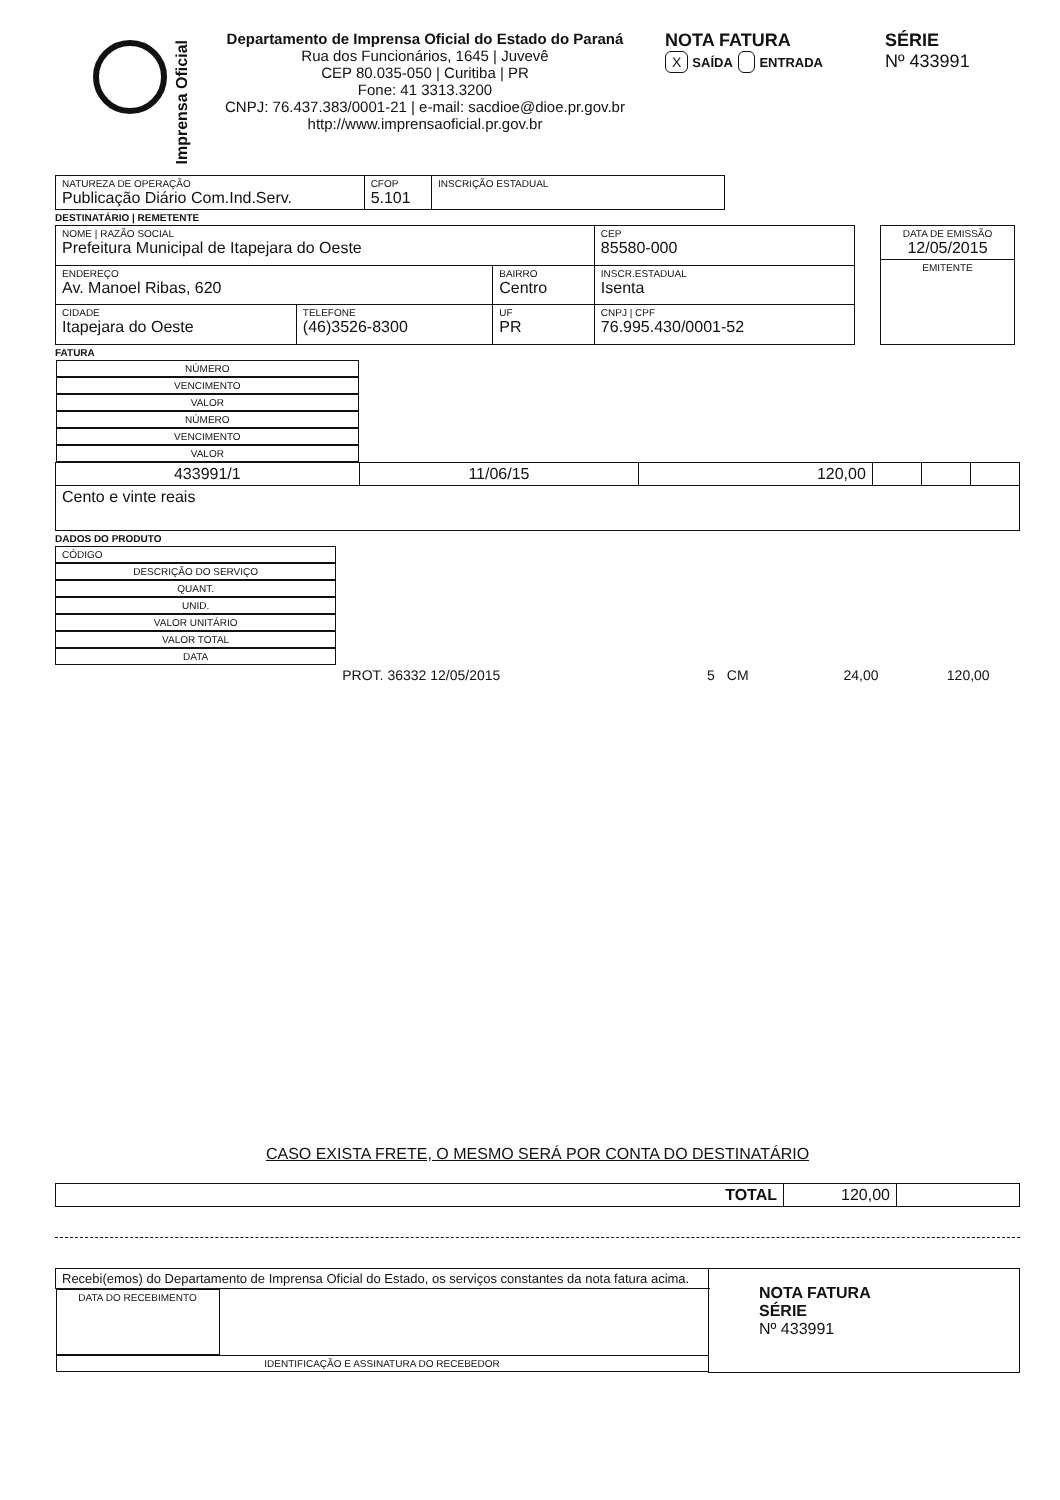Imprensa Oficial
Departamento de Imprensa Oficial do Estado do Paraná
Rua dos Funcionários, 1645 | Juvevê
CEP 80.035-050 | Curitiba | PR
Fone: 41 3313.3200
CNPJ: 76.437.383/0001-21 | e-mail: sacdioe@dioe.pr.gov.br
http://www.imprensaoficial.pr.gov.br
NOTA FATURA
X SAÍDA ENTRADA
SÉRIE
Nº 433991
| NATUREZA DE OPERAÇÃO Publicação Diário Com.Ind.Serv. | CFOP 5.101 | INSCRIÇÃO ESTADUAL |
DESTINATÁRIO | REMETENTE
| NOME / RAZÃO SOCIAL Prefeitura Municipal de Itapejara do Oeste | | | | CEP 85580-000 |
| ENDEREÇO Av. Manoel Ribas, 620 | | BAIRRO Centro | | INSCR.ESTADUAL Isenta |
| CIDADE Itapejara do Oeste | TELEFONE (46)3526-8300 | UF PR | CNPJ / CPF 76.995.430/0001-52 | |
| DATA DE EMISSÃO 12/05/2015 |
| EMITENTE |
FATURA
| NÚMERO | VENCIMENTO | VALOR | NÚMERO | VENCIMENTO | VALOR |
| --- | --- | --- | --- | --- | --- |
| 433991/1 | 11/06/15 | 120,00 | | | |
| Cento e vinte reais | | | | | |
DADOS DO PRODUTO
| CÓDIGO | DESCRIÇÃO DO SERVIÇO | QUANT. | UNID. | VALOR UNITÁRIO | VALOR TOTAL | DATA |
| --- | --- | --- | --- | --- | --- | --- |
| | PROT. 36332 12/05/2015 | 5 | CM | 24,00 | 120,00 | |
CASO EXISTA FRETE, O MESMO SERÁ POR CONTA DO DESTINATÁRIO
| TOTAL | 120,00 | |
| Recebi(emos) do Departamento de Imprensa Oficial do Estado, os serviços constantes da nota fatura acima. | | NOTA FATURA SÉRIE Nº 433991 |
| DATA DO RECEBIMENTO | IDENTIFICAÇÃO E ASSINATURA DO RECEBEDOR | |